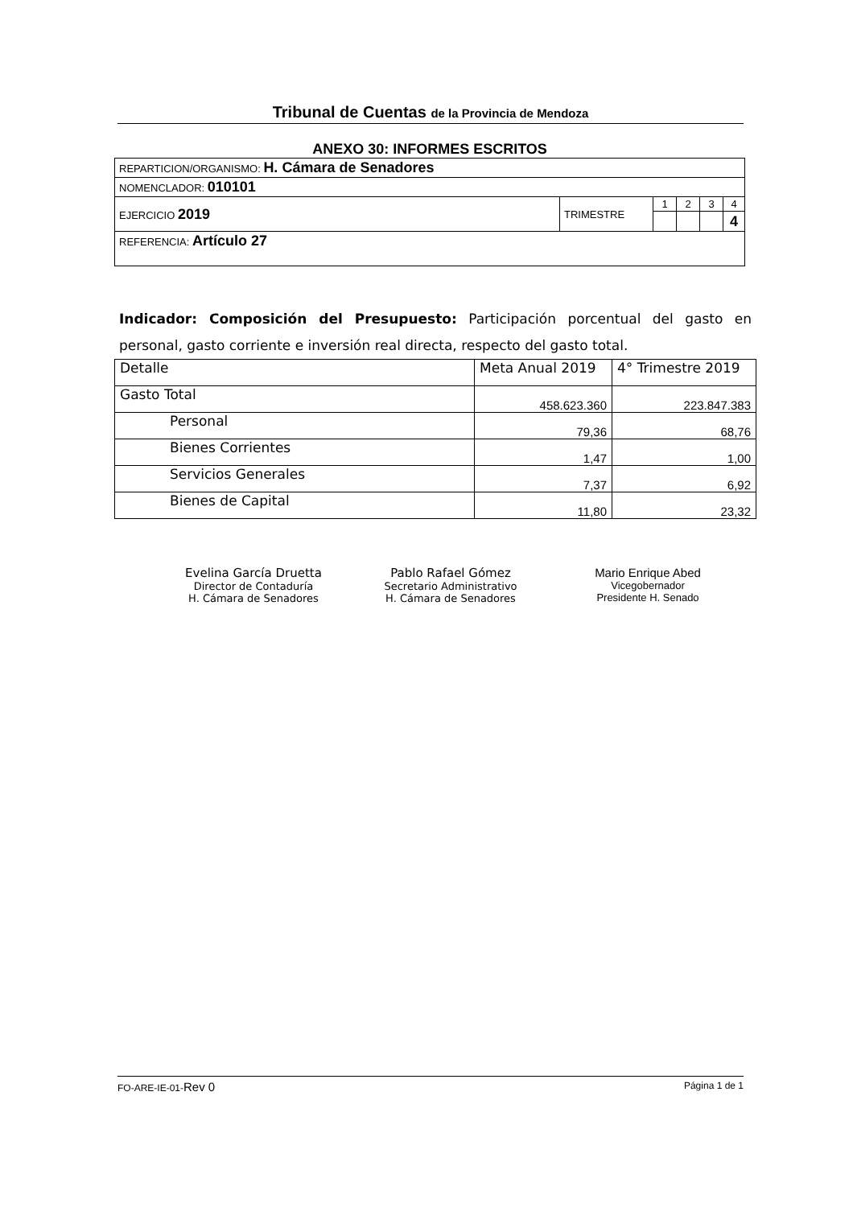Tribunal de Cuentas de la Provincia de Mendoza
ANEXO 30: INFORMES ESCRITOS
| REPARTICION/ORGANISMO: H. Cámara de Senadores | | | | | |
| NOMENCLADOR: 010101 | | | | | |
| EJERCICIO 2019 | TRIMESTRE | 1 | 2 | 3 | 4 |
| | | | | | 4 |
| REFERENCIA: Artículo 27 | | | | | |
Indicador: Composición del Presupuesto: Participación porcentual del gasto en personal, gasto corriente e inversión real directa, respecto del gasto total.
| Detalle | Meta Anual 2019 | 4° Trimestre 2019 |
| --- | --- | --- |
| Gasto Total | 458.623.360 | 223.847.383 |
| Personal | 79,36 | 68,76 |
| Bienes Corrientes | 1,47 | 1,00 |
| Servicios Generales | 7,37 | 6,92 |
| Bienes de Capital | 11,80 | 23,32 |
Evelina García Druetta
Director de Contaduría
H. Cámara de Senadores
Pablo Rafael Gómez
Secretario Administrativo
H. Cámara de Senadores
Mario Enrique Abed
Vicegobernador
Presidente H. Senado
FO-ARE-IE-01-Rev 0 Página 1 de 1